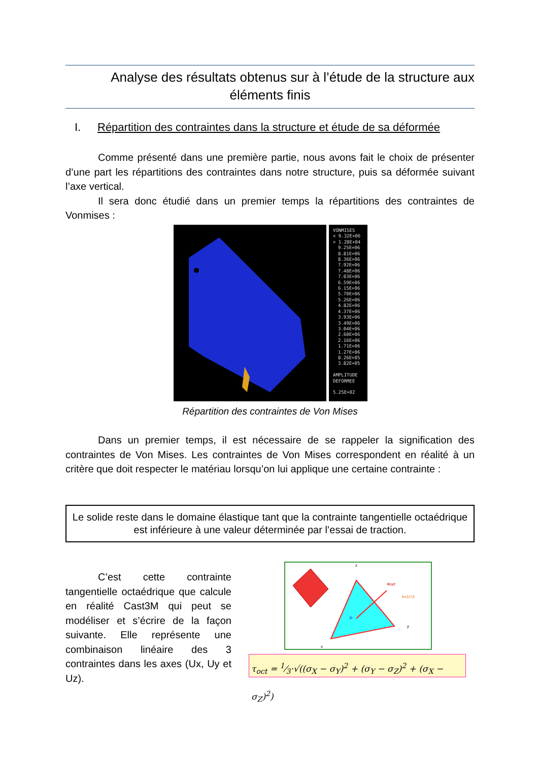Analyse des résultats obtenus sur à l’étude de la structure aux
éléments finis
I. Répartition des contraintes dans la structure et étude de sa déformée
Comme présenté dans une première partie, nous avons fait le choix de présenter d’une part les répartitions des contraintes dans notre structure, puis sa déformée suivant l’axe vertical.
Il sera donc étudié dans un premier temps la répartitions des contraintes de Vonmises :
VONMISES
< 9.32E+06
> 1.28E+04
9.25E+06
8.81E+06
8.36E+06
7.92E+06
7.48E+06
7.03E+06
6.59E+06
6.15E+06
5.70E+06
5.26E+06
4.82E+06
4.37E+06
3.93E+06
3.49E+06
3.04E+06
2.60E+06
2.16E+06
1.71E+06
1.27E+06
8.26E+05
3.82E+05
AMPLITUDE
DEFORMEE
5.25E+02
Répartition des contraintes de Von Mises
Dans un premier temps, il est nécessaire de se rappeler la signification des contraintes de Von Mises. Les contraintes de Von Mises correspondent en réalité à un critère que doit respecter le matériau lorsqu’on lui applique une certaine contrainte :
Le solide reste dans le domaine élastique tant que la contrainte tangentielle octaédrique est inférieure à une valeur déterminée par l’essai de traction.
C’est cette contrainte tangentielle octaédrique que calcule en réalité Cast3M qui peut se modéliser et s’écrire de la façon suivante. Elle représente une combinaison linéaire des 3 contraintes dans les axes (Ux, Uy et Uz).
z
Φoct
h=1/√3
P
y
x
τ<sub>oct</sub> = 1⁄3·√((σ<sub>X</sub> − σ<sub>Y</sub>)<sup>2</sup> + (σ<sub>Y</sub> − σ<sub>Z</sub>)<sup>2</sup> + (σ<sub>X</sub> − σ<sub>Z</sub>)<sup>2</sup>)